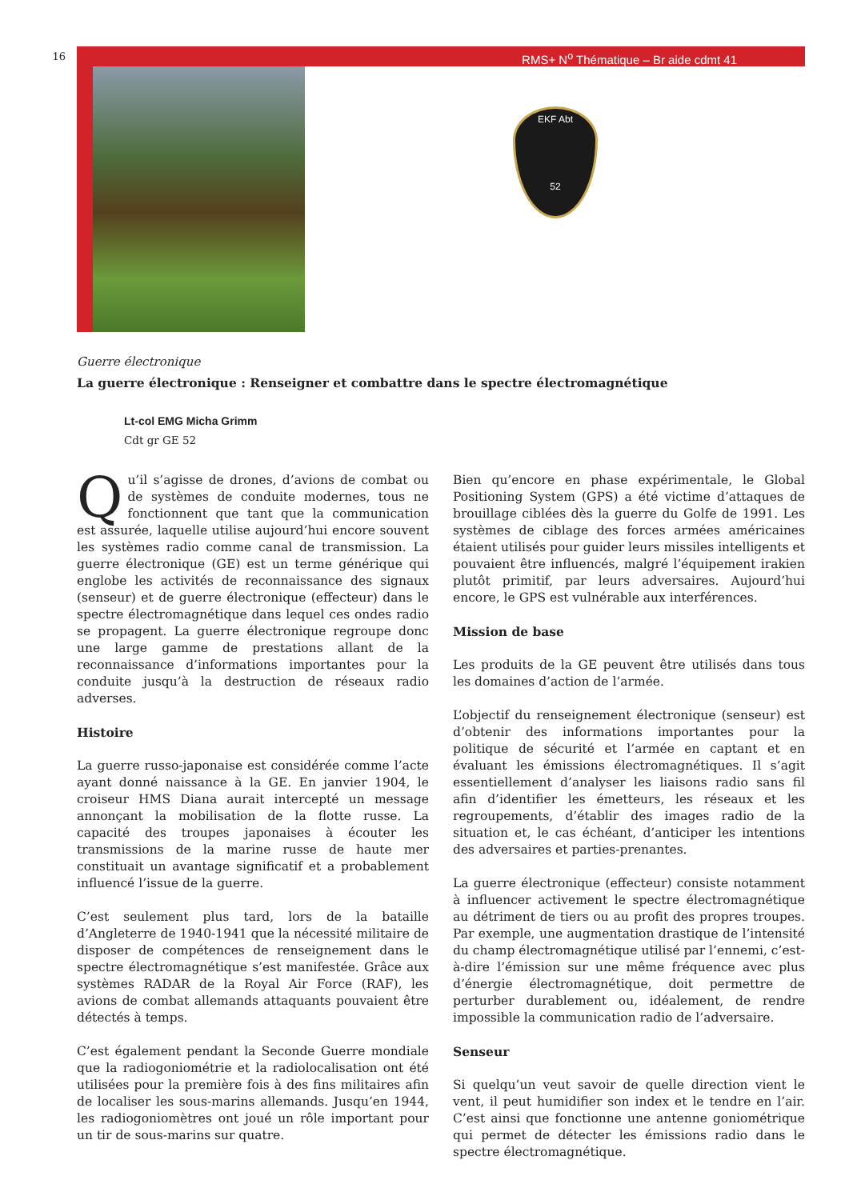16
RMS+ N<sup>o</sup> Thématique – Br aide cdmt 41
EKF Abt
52
Guerre électronique
La guerre électronique : Renseigner et combattre dans le spectre électromagnétique
Lt-col EMG Micha Grimm
Cdt gr GE 52
Qu’il s’agisse de drones, d’avions de combat ou de systèmes de conduite modernes, tous ne fonctionnent que tant que la communication est assurée, laquelle utilise aujourd’hui encore souvent les systèmes radio comme canal de transmission. La guerre électronique (GE) est un terme générique qui englobe les activités de reconnaissance des signaux (senseur) et de guerre électronique (effecteur) dans le spectre électromagnétique dans lequel ces ondes radio se propagent. La guerre électronique regroupe donc une large gamme de prestations allant de la reconnaissance d’informations importantes pour la conduite jusqu’à la destruction de réseaux radio adverses.
Histoire
La guerre russo-japonaise est considérée comme l’acte ayant donné naissance à la GE. En janvier 1904, le croiseur HMS Diana aurait intercepté un message annonçant la mobilisation de la flotte russe. La capacité des troupes japonaises à écouter les transmissions de la marine russe de haute mer constituait un avantage significatif et a probablement influencé l’issue de la guerre.
C’est seulement plus tard, lors de la bataille d’Angleterre de 1940-1941 que la nécessité militaire de disposer de compétences de renseignement dans le spectre électromagnétique s’est manifestée. Grâce aux systèmes RADAR de la Royal Air Force (RAF), les avions de combat allemands attaquants pouvaient être détectés à temps.
C’est également pendant la Seconde Guerre mondiale que la radiogoniométrie et la radiolocalisation ont été utilisées pour la première fois à des fins militaires afin de localiser les sous-marins allemands. Jusqu’en 1944, les radiogoniomètres ont joué un rôle important pour un tir de sous-marins sur quatre.
Bien qu’encore en phase expérimentale, le Global Positioning System (GPS) a été victime d’attaques de brouillage ciblées dès la guerre du Golfe de 1991. Les systèmes de ciblage des forces armées américaines étaient utilisés pour guider leurs missiles intelligents et pouvaient être influencés, malgré l’équipement irakien plutôt primitif, par leurs adversaires. Aujourd’hui encore, le GPS est vulnérable aux interférences.
Mission de base
Les produits de la GE peuvent être utilisés dans tous les domaines d’action de l’armée.
L’objectif du renseignement électronique (senseur) est d’obtenir des informations importantes pour la politique de sécurité et l’armée en captant et en évaluant les émissions électromagnétiques. Il s’agit essentiellement d’analyser les liaisons radio sans fil afin d’identifier les émetteurs, les réseaux et les regroupements, d’établir des images radio de la situation et, le cas échéant, d’anticiper les intentions des adversaires et parties-prenantes.
La guerre électronique (effecteur) consiste notamment à influencer activement le spectre électromagnétique au détriment de tiers ou au profit des propres troupes. Par exemple, une augmentation drastique de l’intensité du champ électromagnétique utilisé par l’ennemi, c’est-à-dire l’émission sur une même fréquence avec plus d’énergie électromagnétique, doit permettre de perturber durablement ou, idéalement, de rendre impossible la communication radio de l’adversaire.
Senseur
Si quelqu’un veut savoir de quelle direction vient le vent, il peut humidifier son index et le tendre en l’air. C’est ainsi que fonctionne une antenne goniométrique qui permet de détecter les émissions radio dans le spectre électromagnétique.